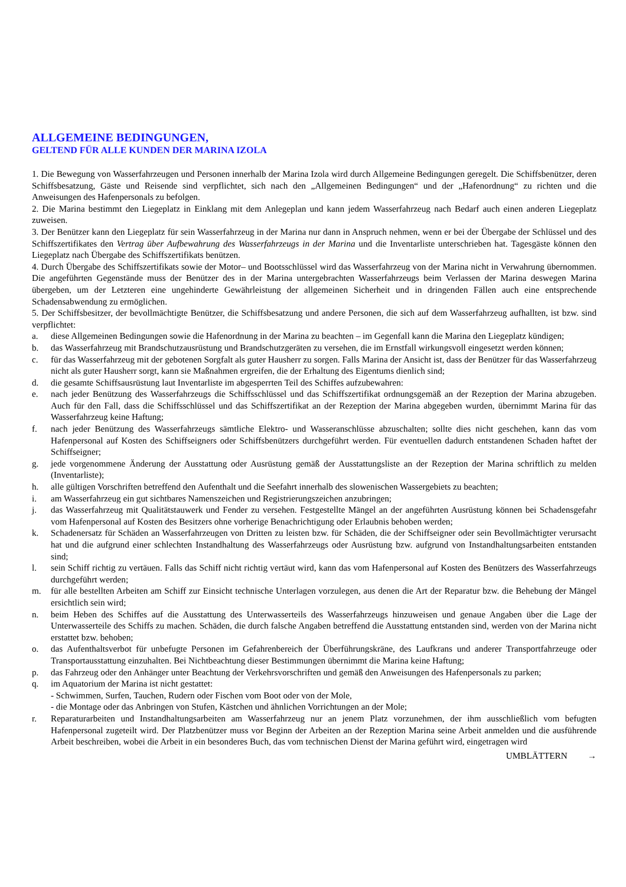ALLGEMEINE BEDINGUNGEN,
GELTEND FÜR ALLE KUNDEN DER MARINA IZOLA
1. Die Bewegung von Wasserfahrzeugen und Personen innerhalb der Marina Izola wird durch Allgemeine Bedingungen geregelt. Die Schiffsbenützer, deren Schiffsbesatzung, Gäste und Reisende sind verpflichtet, sich nach den „Allgemeinen Bedingungen“ und der „Hafenordnung“ zu richten und die Anweisungen des Hafenpersonals zu befolgen.
2. Die Marina bestimmt den Liegeplatz in Einklang mit dem Anlegeplan und kann jedem Wasserfahrzeug nach Bedarf auch einen anderen Liegeplatz zuweisen.
3. Der Benützer kann den Liegeplatz für sein Wasserfahrzeug in der Marina nur dann in Anspruch nehmen, wenn er bei der Übergabe der Schlüssel und des Schiffszertifikates den Vertrag über Aufbewahrung des Wasserfahrzeugs in der Marina und die Inventarliste unterschrieben hat. Tagesgäste können den Liegeplatz nach Übergabe des Schiffszertifikats benützen.
4. Durch Übergabe des Schiffszertifikats sowie der Motor– und Bootsschlüssel wird das Wasserfahrzeug von der Marina nicht in Verwahrung übernommen. Die angeführten Gegenstände muss der Benützer des in der Marina untergebrachten Wasserfahrzeugs beim Verlassen der Marina deswegen Marina übergeben, um der Letzteren eine ungehinderte Gewährleistung der allgemeinen Sicherheit und in dringenden Fällen auch eine entsprechende Schadensabwendung zu ermöglichen.
5. Der Schiffsbesitzer, der bevollmächtigte Benützer, die Schiffsbesatzung und andere Personen, die sich auf dem Wasserfahrzeug aufhallten, ist bzw. sind verpflichtet:
a. diese Allgemeinen Bedingungen sowie die Hafenordnung in der Marina zu beachten – im Gegenfall kann die Marina den Liegeplatz kündigen;
b. das Wasserfahrzeug mit Brandschutzausrüstung und Brandschutzgeräten zu versehen, die im Ernstfall wirkungsvoll eingesetzt werden können;
c. für das Wasserfahrzeug mit der gebotenen Sorgfalt als guter Hausherr zu sorgen. Falls Marina der Ansicht ist, dass der Benützer für das Wasserfahrzeug nicht als guter Hausherr sorgt, kann sie Maßnahmen ergreifen, die der Erhaltung des Eigentums dienlich sind;
d. die gesamte Schiffsausrüstung laut Inventarliste im abgesperrten Teil des Schiffes aufzubewahren:
e. nach jeder Benützung des Wasserfahrzeugs die Schiffsschlüssel und das Schiffszertifikat ordnungsgemäß an der Rezeption der Marina abzugeben. Auch für den Fall, dass die Schiffsschlüssel und das Schiffszertifikat an der Rezeption der Marina abgegeben wurden, übernimmt Marina für das Wasserfahrzeug keine Haftung;
f. nach jeder Benützung des Wasserfahrzeugs sämtliche Elektro- und Wasseranschlüsse abzuschalten; sollte dies nicht geschehen, kann das vom Hafenpersonal auf Kosten des Schiffseigners oder Schiffsbenützers durchgeführt werden. Für eventuellen dadurch entstandenen Schaden haftet der Schiffseigner;
g. jede vorgenommene Änderung der Ausstattung oder Ausrüstung gemäß der Ausstattungsliste an der Rezeption der Marina schriftlich zu melden (Inventarliste);
h. alle gültigen Vorschriften betreffend den Aufenthalt und die Seefahrt innerhalb des slowenischen Wassergebiets zu beachten;
i. am Wasserfahrzeug ein gut sichtbares Namenszeichen und Registrierungszeichen anzubringen;
j. das Wasserfahrzeug mit Qualitätstauwerk und Fender zu versehen. Festgestellte Mängel an der angeführten Ausrüstung können bei Schadensgefahr vom Hafenpersonal auf Kosten des Besitzers ohne vorherige Benachrichtigung oder Erlaubnis behoben werden;
k. Schadenersatz für Schäden an Wasserfahrzeugen von Dritten zu leisten bzw. für Schäden, die der Schiffseigner oder sein Bevollmächtigter verursacht hat und die aufgrund einer schlechten Instandhaltung des Wasserfahrzeugs oder Ausrüstung bzw. aufgrund von Instandhaltungsarbeiten entstanden sind;
l. sein Schiff richtig zu vertäuen. Falls das Schiff nicht richtig vertäut wird, kann das vom Hafenpersonal auf Kosten des Benützers des Wasserfahrzeugs durchgeführt werden;
m. für alle bestellten Arbeiten am Schiff zur Einsicht technische Unterlagen vorzulegen, aus denen die Art der Reparatur bzw. die Behebung der Mängel ersichtlich sein wird;
n. beim Heben des Schiffes auf die Ausstattung des Unterwasserteils des Wasserfahrzeugs hinzuweisen und genaue Angaben über die Lage der Unterwasserteile des Schiffs zu machen. Schäden, die durch falsche Angaben betreffend die Ausstattung entstanden sind, werden von der Marina nicht erstattet bzw. behoben;
o. das Aufenthaltsverbot für unbefugte Personen im Gefahrenbereich der Überführungskräne, des Laufkrans und anderer Transportfahrzeuge oder Transportausstattung einzuhalten. Bei Nichtbeachtung dieser Bestimmungen übernimmt die Marina keine Haftung;
p. das Fahrzeug oder den Anhänger unter Beachtung der Verkehrsvorschriften und gemäß den Anweisungen des Hafenpersonals zu parken;
q. im Aquatorium der Marina ist nicht gestattet:
- Schwimmen, Surfen, Tauchen, Rudern oder Fischen vom Boot oder von der Mole,
- die Montage oder das Anbringen von Stufen, Kästchen und ähnlichen Vorrichtungen an der Mole;
r. Reparaturarbeiten und Instandhaltungsarbeiten am Wasserfahrzeug nur an jenem Platz vorzunehmen, der ihm ausschließlich vom befugten Hafenpersonal zugeteilt wird. Der Platzbenützer muss vor Beginn der Arbeiten an der Rezeption Marina seine Arbeit anmelden und die ausführende Arbeit beschreiben, wobei die Arbeit in ein besonderes Buch, das vom technischen Dienst der Marina geführt wird, eingetragen wird
UMBLÄTTERN →